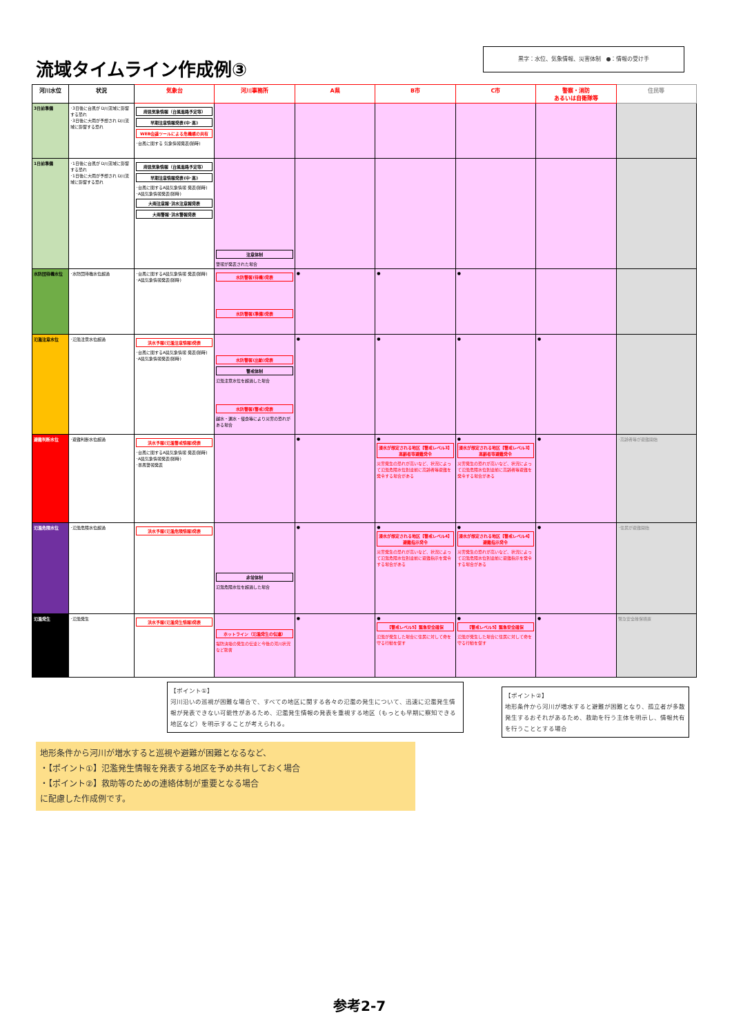黒字：水位、気象情報、災害体制　●：情報の受け手
流域タイムライン作成例③
| 河川水位 | 状況 | 気象台 | 河川事務所 | A県 | B市 | C市 | 警察・消防 あるいは自衛隊等 | 住民等 |
| --- | --- | --- | --- | --- | --- | --- | --- | --- |
| 3日前準備 | ･3日後に台風が D川流域に影響する恐れ ･3日後に大雨が予想され D川流域に影響する恐れ | 府県気象情報（台風進路予定等） 早期注意情報発表(中･高) WEB会議ツールによる危機感の共有 ･台風に関する 気象情報発表(随時) | | | | | | |
| 1日前準備 | ･1日後に台風が D川流域に影響する恐れ ･1日後に大雨が予想され D川流域に影響する恐れ | 府県気象情報（台風進路予定等） 早期注意情報発表(中･高) ･台風に関するA県気象情報 発表(随時) ･A県気象情報発表(随時) 大雨注意報･洪水注意報発表 大雨警報･洪水警報発表 | 注意体制 警報が発表された場合 | | | | | |
| 水防団待機水位 | ･水防団待機水位超過 | ･台風に関するA県気象情報 発表(随時) ･A県気象情報発表(随時) | 水防警報(待機)発表 水防警報(準備)発表 | ● | ● | ● | | |
| 氾濫注意水位 | ･氾濫注意水位超過 | 洪水予報(氾濫注意情報)発表 ･台風に関するA県気象情報 発表(随時) ･A県気象情報発表(随時) | 水防警報(出動)発表 警戒体制 氾濫注意水位を超過した場合 水防警報(警戒)発表 越水・漏水・侵食等により災害の恐れがある場合 | ● | ● | ● | ● | |
| 避難判断水位 | ･避難判断水位超過 | 洪水予報(氾濫警戒情報)発表 ･台風に関するA県気象情報 発表(随時) ･A県気象情報発表(随時) ･暴風警報発表 | | ● | ● 浸水が想定される地区【警戒レベル3】高齢者等避難発令 災害発生の恐れが高いなど、状況によって氾濫危険水位到達前に高齢者等避難を発令する場合がある | ● 浸水が想定される地区【警戒レベル3】高齢者等避難発令 災害発生の恐れが高いなど、状況によって氾濫危険水位到達前に高齢者等避難を発令する場合がある | ● | ･高齢者等が避難開始 |
| 氾濫危険水位 | ･氾濫危険水位超過 | 洪水予報(氾濫危険情報)発表 | 非常体制 氾濫危険水位を超過した場合 | ● | ● 浸水が想定される地区【警戒レベル4】避難指示発令 災害発生の恐れが高いなど、状況によって氾濫危険水位到達前に避難指示を発令する場合がある | ● 浸水が想定される地区【警戒レベル4】避難指示発令 災害発生の恐れが高いなど、状況によって氾濫危険水位到達前に避難指示を発令する場合がある | ● | ･住民が避難開始 |
| 氾濫発生 | ･氾濫発生 | 洪水予報(氾濫発生情報)発表 | ホットライン（氾濫発生の伝達） 堤防決壊の発生の伝達と今後の河川状況など助言 | ● | ● 【警戒レベル5】緊急安全確保 氾濫が発生した場合に住民に対して命を守る行動を促す | ● 【警戒レベル5】緊急安全確保 氾濫が発生した場合に住民に対して命を守る行動を促す | ● | 緊急安全確保措置 |
【ポイント①】
河川沿いの巡視が困難な場合で、すべての地区に関する各々の氾濫の発生について、迅速に氾濫発生情報が発表できない可能性があるため、氾濫発生情報の発表を重視する地区（もっとも早期に察知できる地区など）を明示することが考えられる。
【ポイント②】
地形条件から河川が増水すると避難が困難となり、孤立者が多数発生するおそれがあるため、救助を行う主体を明示し、情報共有を行うこととする場合
地形条件から河川が増水すると巡視や避難が困難となるなど、
・【ポイント①】氾濫発生情報を発表する地区を予め共有しておく場合
・【ポイント②】救助等のための連絡体制が重要となる場合
に配慮した作成例です。
参考2-7